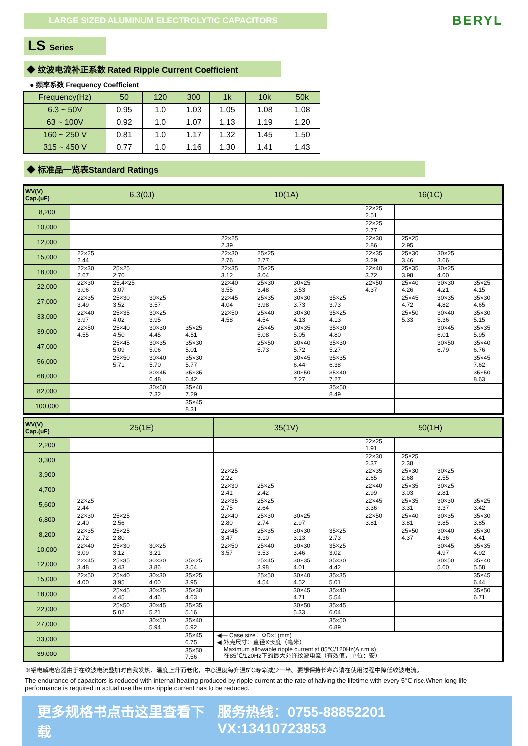LARGE SIZED ALUMINUM ELECTROLYTIC CAPACITORS
BERYL
LS Series
◆ 纹波电流补正系数 Rated Ripple Current Coefficient
● 频率系数 Frequency Coefficient
| Frequency(Hz) | 50 | 120 | 300 | 1k | 10k | 50k |
| --- | --- | --- | --- | --- | --- | --- |
| 6.3 ~ 50V | 0.95 | 1.0 | 1.03 | 1.05 | 1.08 | 1.08 |
| 63 ~ 100V | 0.92 | 1.0 | 1.07 | 1.13 | 1.19 | 1.20 |
| 160 ~ 250 V | 0.81 | 1.0 | 1.17 | 1.32 | 1.45 | 1.50 |
| 315 ~ 450 V | 0.77 | 1.0 | 1.16 | 1.30 | 1.41 | 1.43 |
◆ 标准品一览表Standard Ratings
| WV(V) Cap.(uF) | 6.3(0J) | | | | 10(1A) | | | | 16(1C) | | | |
| --- | --- | --- | --- | --- | --- | --- | --- | --- | --- | --- | --- | --- |
| 8,200 | | | | | | | | | 22×25 2.51 | | | |
| 10,000 | | | | | | | | | 22×25 2.77 | | | |
| 12,000 | | | | | 22×25 2.39 | | | | 22×30 2.86 | 25×25 2.95 | | |
| 15,000 | 22×25 2.44 | | | | 22×30 2.76 | 25×25 2.77 | | | 22×35 3.29 | 25×30 3.46 | 30×25 3.66 | |
| 18,000 | 22×30 2.67 | 25×25 2.70 | | | 22×35 3.12 | 25×25 3.04 | | | 22×40 3.72 | 25×35 3.98 | 30×25 4.00 | |
| 22,000 | 22×30 3.06 | 25.4×25 3.07 | | | 22×40 3.55 | 25×30 3.48 | 30×25 3.53 | | 22×50 4.37 | 25×40 4.26 | 30×30 4.21 | 35×25 4.15 |
| 27,000 | 22×35 3.49 | 25×30 3.52 | 30×25 3.57 | | 22×45 4.04 | 25×35 3.98 | 30×30 3.73 | 35×25 3.73 | | 25×45 4.72 | 30×35 4.82 | 35×30 4.65 |
| 33,000 | 22×40 3.97 | 25×35 4.02 | 30×25 3.95 | | 22×50 4.58 | 25×40 4.54 | 30×30 4.13 | 35×25 4.13 | | 25×50 5.33 | 30×40 5.36 | 35×30 5.15 |
| 39,000 | 22×50 4.55 | 25×40 4.50 | 30×30 4.45 | 35×25 4.51 | | 25×45 5.08 | 30×35 5.05 | 35×30 4.80 | | | 30×45 6.01 | 35×35 5.95 |
| 47,000 | | 25×45 5.09 | 30×35 5.06 | 35×30 5.01 | | 25×50 5.73 | 30×40 5.72 | 35×30 5.27 | | | 30×50 6.79 | 35×40 6.76 |
| 56,000 | | 25×50 5.71 | 30×40 5.70 | 35×30 5.77 | | | 30×45 6.44 | 35×35 6.38 | | | | 35×45 7.62 |
| 68,000 | | | 30×45 6.48 | 35×35 6.42 | | | 30×50 7.27 | 35×40 7.27 | | | | 35×50 8.63 |
| 82,000 | | | 30×50 7.32 | 35×40 7.29 | | | | 35×50 8.49 | | | | |
| 100,000 | | | | 35×45 8.31 | | | | | | | | |
| WV(V) Cap.(uF) | 25(1E) | | | | 35(1V) | | | | 50(1H) | | | |
| --- | --- | --- | --- | --- | --- | --- | --- | --- | --- | --- | --- | --- |
| 2,200 | | | | | | | | | 22×25 1.91 | | | |
| 3,300 | | | | | | | | | 22×30 2.37 | 25×25 2.38 | | |
| 3,900 | | | | | 22×25 2.22 | | | | 22×35 2.65 | 25×30 2.68 | 30×25 2.55 | |
| 4,700 | | | | | 22×30 2.41 | 25×25 2.42 | | | 22×40 2.99 | 25×35 3.03 | 30×25 2.81 | |
| 5,600 | 22×25 2.44 | | | | 22×35 2.75 | 25×25 2.64 | | | 22×45 3.36 | 25×35 3.31 | 30×30 3.37 | 35×25 3.42 |
| 6,800 | 22×30 2.40 | 25×25 2.56 | | | 22×40 2.80 | 25×30 2.74 | 30×25 2.97 | | 22×50 3.81 | 25×40 3.81 | 30×35 3.85 | 35×30 3.85 |
| 8,200 | 22×35 2.72 | 25×25 2.80 | | | 22×45 3.47 | 25×35 3.10 | 30×30 3.13 | 35×25 2.73 | | 25×50 4.37 | 30×40 4.36 | 35×30 4.41 |
| 10,000 | 22×40 3.09 | 25×30 3.12 | 30×25 3.21 | | 22×50 3.57 | 25×40 3.53 | 30×30 3.46 | 35×25 3.02 | | | 30×45 4.97 | 35×35 4.92 |
| 12,000 | 22×45 3.48 | 25×35 3.43 | 30×30 3.86 | 35×25 3.54 | | 25×45 3.98 | 30×35 4.01 | 35×30 4.42 | | | 30×50 5.60 | 35×40 5.58 |
| 15,000 | 22×50 4.00 | 25×40 3.95 | 30×30 4.00 | 35×25 3.95 | | 25×50 4.54 | 30×40 4.52 | 35×35 5.01 | | | | 35×45 6.44 |
| 18,000 | | 25×45 4.45 | 30×35 4.46 | 35×30 4.63 | | | 30×45 4.71 | 35×40 5.54 | | | | 35×50 6.71 |
| 22,000 | | 25×50 5.02 | 30×45 5.21 | 35×35 5.16 | | | 30×50 5.33 | 35×45 6.04 | | | | |
| 27,000 | | | 30×50 5.94 | 35×40 5.92 | | | | 35×50 6.89 | | | | |
| 33,000 | | | | 35×45 6.75 | ◀— Case size：ΦD×L(mm) ◀ 外壳尺寸：直径X长度（毫米） Maximum allowable ripple current at 85℃/120Hz(A.r.m.s) 在85℃/120Hz下的最大允许纹波电流（有效值，单位：安） | | | | | | | |
| 39,000 | | | | 35×50 7.56 | | | | | | | | |
※铝电解电容器由于在纹波电流叠加时自我发热、温度上升而老化，中心温度每升温5℃寿命减少一半。要想保持长寿命请在使用过程中降低纹波电流。
The endurance of capacitors is reduced with internal heating produced by ripple current at the rate of halving the lifetime with every 5℃ rise.When long life performance is required in actual use the rms ripple current has to be reduced.
更多规格书点击这里查看下载 服务热线：0755-88852201 VX:13410723853